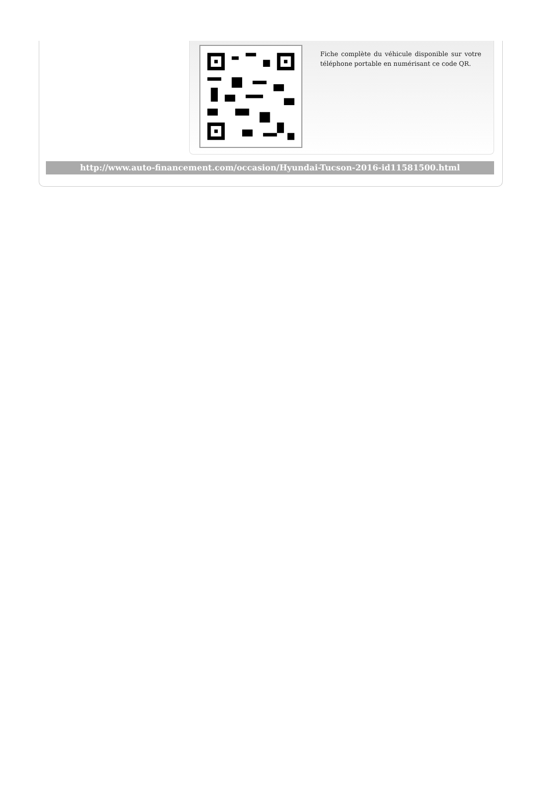Fiche complète du véhicule disponible sur votre téléphone portable en numérisant ce code QR.
http://www.auto-financement.com/occasion/Hyundai-Tucson-2016-id11581500.html